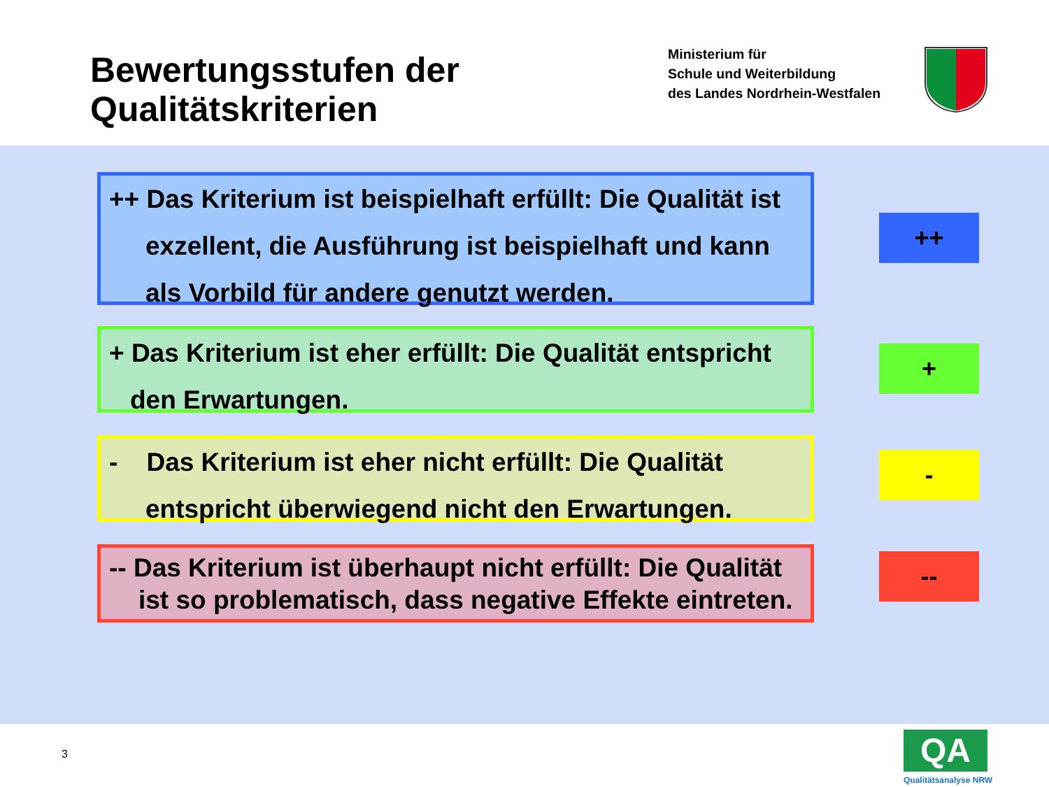Bewertungsstufen der
Qualitätskriterien
Ministerium für
Schule und Weiterbildung
des Landes Nordrhein-Westfalen
++ Das Kriterium ist beispielhaft erfüllt: Die Qualität ist
exzellent, die Ausführung ist beispielhaft und kann
als Vorbild für andere genutzt werden.
++
+ Das Kriterium ist eher erfüllt: Die Qualität entspricht
den Erwartungen.
+
- Das Kriterium ist eher nicht erfüllt: Die Qualität
entspricht überwiegend nicht den Erwartungen.
-
-- Das Kriterium ist überhaupt nicht erfüllt: Die Qualität
ist so problematisch, dass negative Effekte eintreten.
--
3 QA
Qualitätsanalyse NRW